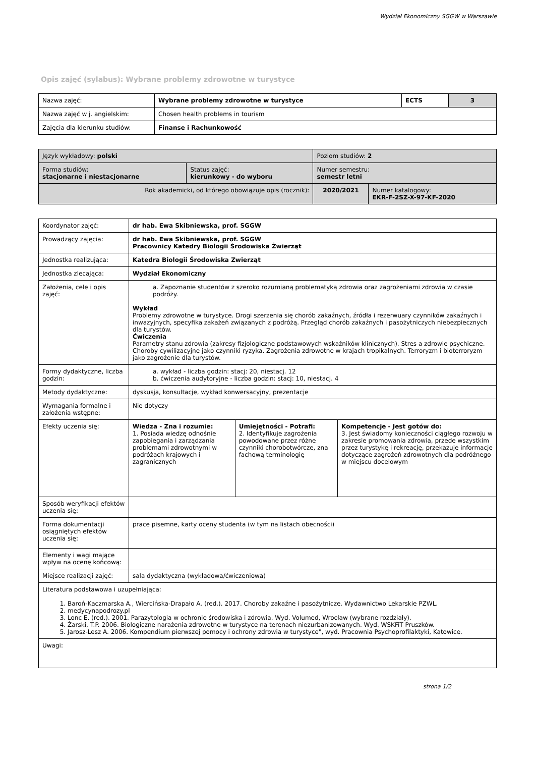Wydział Ekonomiczny SGGW w Warszawie
Opis zajęć (sylabus): Wybrane problemy zdrowotne w turystyce
| Nazwa zajęć: | Wybrane problemy zdrowotne w turystyce | ECTS | 3 |
| Nazwa zajęć w j. angielskim: | Chosen health problems in tourism | | |
| Zajęcia dla kierunku studiów: | Finanse i Rachunkowość | | |
| Język wykładowy: polski | | Poziom studiów: 2 | |
| Forma studiów: stacjonarne i niestacjonarne | Status zajęć: kierunkowy - do wyboru | Numer semestru: semestr letni | |
| Rok akademicki, od którego obowiązuje opis (rocznik): | | 2020/2021 | Numer katalogowy: EKR-F-2SZ-X-97-KF-2020 |
| Koordynator zajęć: | dr hab. Ewa Skibniewska, prof. SGGW | | |
| Prowadzący zajęcia: | dr hab. Ewa Skibniewska, prof. SGGW Pracownicy Katedry Biologii Środowiska Żwierząt | | |
| Jednostka realizująca: | Katedra Biologii Środowiska Zwierząt | | |
| Jednostka zlecająca: | Wydział Ekonomiczny | | |
| Założenia, cele i opis zajęć: | a. Zapoznanie studentów z szeroko rozumianą problematyką zdrowia oraz zagrożeniami zdrowia w czasie podróży. Wykład Problemy zdrowotne w turystyce. Drogi szerzenia się chorób zakaźnych, źródła i rezerwuary czynników zakaźnych i inwazyjnych, specyfika zakażeń związanych z podróżą. Przegląd chorób zakaźnych i pasożytniczych niebezpiecznych dla turystów. Ćwiczenia Parametry stanu zdrowia (zakresy fizjologiczne podstawowych wskaźników klinicznych). Stres a zdrowie psychiczne. Choroby cywilizacyjne jako czynniki ryzyka. Zagrożenia zdrowotne w krajach tropikalnych. Terroryzm i bioterroryzm jako zagrożenie dla turystów. | | |
| Formy dydaktyczne, liczba godzin: | a. wykład - liczba godzin: stacj: 20, niestacj. 12 b. ćwiczenia audytoryjne - liczba godzin: stacj: 10, niestacj. 4 | | |
| Metody dydaktyczne: | dyskusja, konsultacje, wykład konwersacyjny, prezentacje | | |
| Wymagania formalne i założenia wstępne: | Nie dotyczy | | |
| Efekty uczenia się: | Wiedza - Zna i rozumie: 1. Posiada wiedzę odnośnie zapobiegania i zarządzania problemami zdrowotnymi w podróżach krajowych i zagranicznych | Umiejętności - Potrafi: 2. Identyfikuje zagrożenia powodowane przez różne czynniki chorobotwórcze, zna fachową terminologię | Kompetencje - Jest gotów do: 3. Jest świadomy konieczności ciągłego rozwoju w zakresie promowania zdrowia, przede wszystkim przez turystykę i rekreację, przekazuje informacje dotyczące zagrożeń zdrowotnych dla podróżnego w miejscu docelowym |
| Sposób weryfikacji efektów uczenia się: | | | |
| Forma dokumentacji osiągniętych efektów uczenia się: | prace pisemne, karty oceny studenta (w tym na listach obecności) | | |
| Elementy i wagi mające wpływ na ocenę końcową: | | | |
| Miejsce realizacji zajęć: | sala dydaktyczna (wykładowa/ćwiczeniowa) | | |
| Literatura podstawowa i uzupełniająca: 1. Baroń-Kaczmarska A., Wiercińska-Drapało A. (red.). 2017. Choroby zakaźne i pasożytnicze. Wydawnictwo Lekarskie PZWL. 2. medycynapodrozy.pl 3. Lonc E. (red.). 2001. Parazytologia w ochronie środowiska i zdrowia. Wyd. Volumed, Wrocław (wybrane rozdziały). 4. Żarski, T.P. 2006. Biologiczne narażenia zdrowotne w turystyce na terenach niezurbanizowanych. Wyd. WSKFiT Pruszków. 5. Jarosz-Lesz A. 2006. Kompendium pierwszej pomocy i ochrony zdrowia w turystyce", wyd. Pracownia Psychoprofilaktyki, Katowice. | | | |
| Uwagi: | | | |
strona 1/2